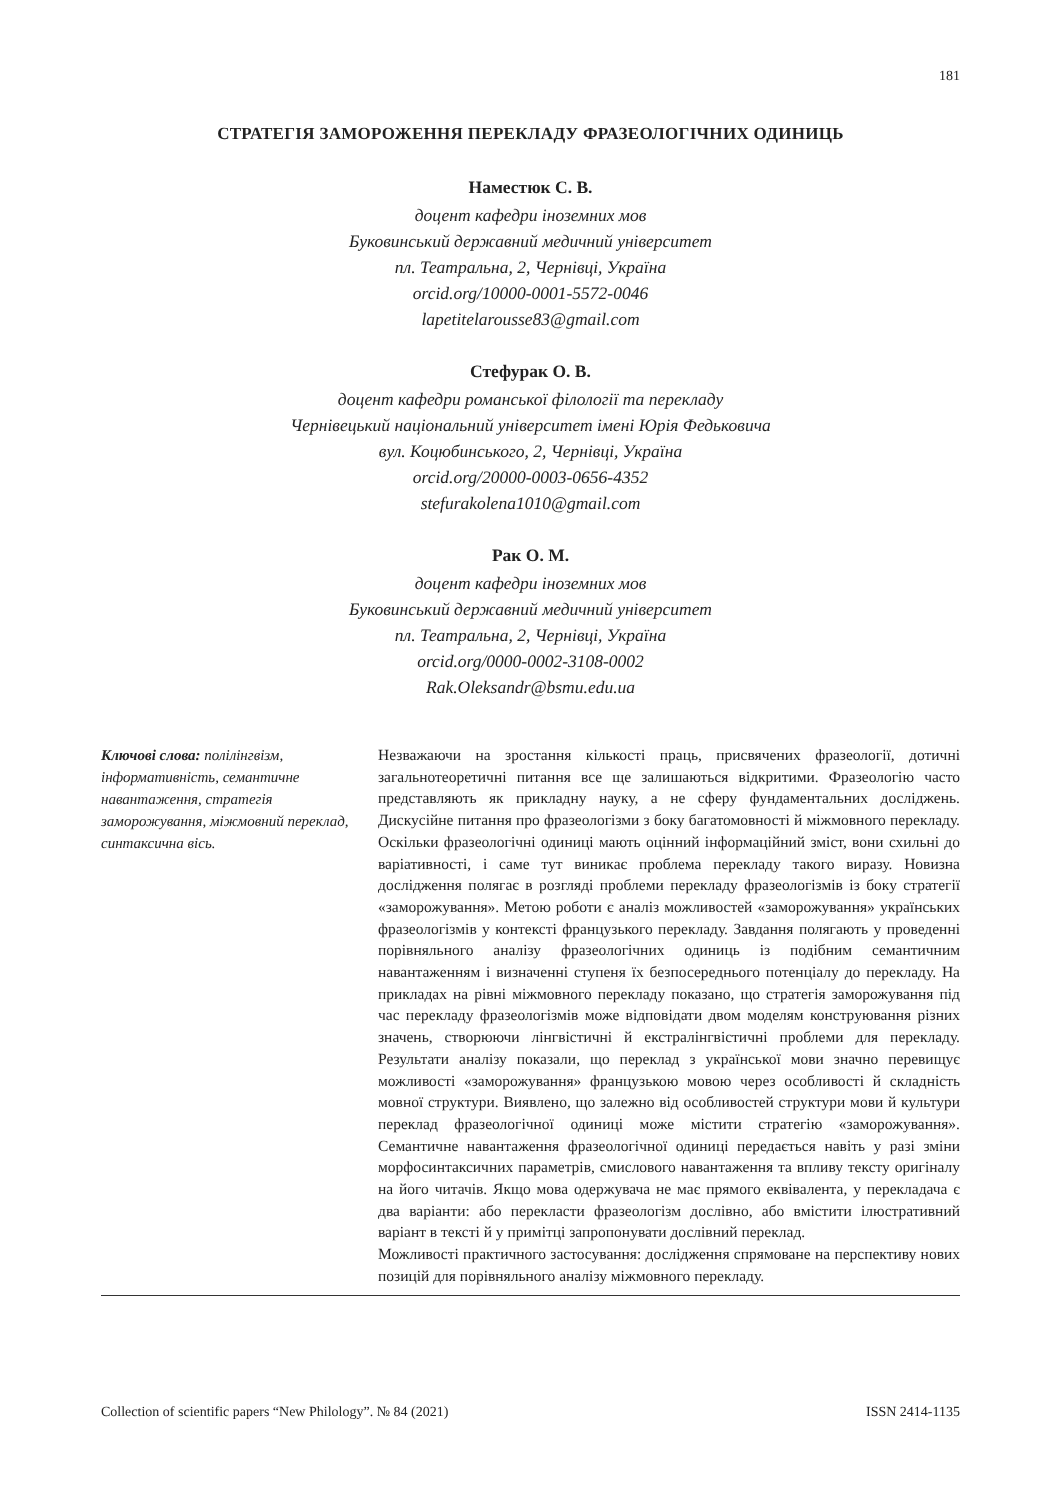181
СТРАТЕГІЯ ЗАМОРОЖЕННЯ ПЕРЕКЛАДУ ФРАЗЕОЛОГІЧНИХ ОДИНИЦЬ
Наместюк С. В.
доцент кафедри іноземних мов
Буковинський державний медичний університет
пл. Театральна, 2, Чернівці, Україна
orcid.org/10000-0001-5572-0046
lapetitelarousse83@gmail.com
Стефурак О. В.
доцент кафедри романської філології та перекладу
Чернівецький національний університет імені Юрія Федьковича
вул. Коцюбинського, 2, Чернівці, Україна
orcid.org/20000-0003-0656-4352
stefurakolena1010@gmail.com
Рак О. М.
доцент кафедри іноземних мов
Буковинський державний медичний університет
пл. Театральна, 2, Чернівці, Україна
orcid.org/0000-0002-3108-0002
Rak.Oleksandr@bsmu.edu.ua
Ключові слова: полілінгвізм, інформативність, семантичне навантаження, стратегія заморожування, міжмовний переклад, синтаксична вісь.
Незважаючи на зростання кількості праць, присвячених фразеології, дотичні загальнотеоретичні питання все ще залишаються відкритими. Фразеологію часто представляють як прикладну науку, а не сферу фундаментальних досліджень. Дискусійне питання про фразеологізми з боку багатомовності й міжмовного перекладу. Оскільки фразеологічні одиниці мають оцінний інформаційний зміст, вони схильні до варіативності, і саме тут виникає проблема перекладу такого виразу. Новизна дослідження полягає в розгляді проблеми перекладу фразеологізмів із боку стратегії «заморожування». Метою роботи є аналіз можливостей «заморожування» українських фразеологізмів у контексті французького перекладу. Завдання полягають у проведенні порівняльного аналізу фразеологічних одиниць із подібним семантичним навантаженням і визначенні ступеня їх безпосереднього потенціалу до перекладу. На прикладах на рівні міжмовного перекладу показано, що стратегія заморожування під час перекладу фразеологізмів може відповідати двом моделям конструювання різних значень, створюючи лінгвістичні й екстралінгвістичні проблеми для перекладу. Результати аналізу показали, що переклад з української мови значно перевищує можливості «заморожування» французькою мовою через особливості й складність мовної структури. Виявлено, що залежно від особливостей структури мови й культури переклад фразеологічної одиниці може містити стратегію «заморожування». Семантичне навантаження фразеологічної одиниці передається навіть у разі зміни морфосинтаксичних параметрів, смислового навантаження та впливу тексту оригіналу на його читачів. Якщо мова одержувача не має прямого еквівалента, у перекладача є два варіанти: або перекласти фразеологізм дослівно, або вмістити ілюстративний варіант в тексті й у примітці запропонувати дослівний переклад.
Можливості практичного застосування: дослідження спрямоване на перспективу нових позицій для порівняльного аналізу міжмовного перекладу.
Collection of scientific papers “New Philology”. № 84 (2021) ISSN 2414-1135